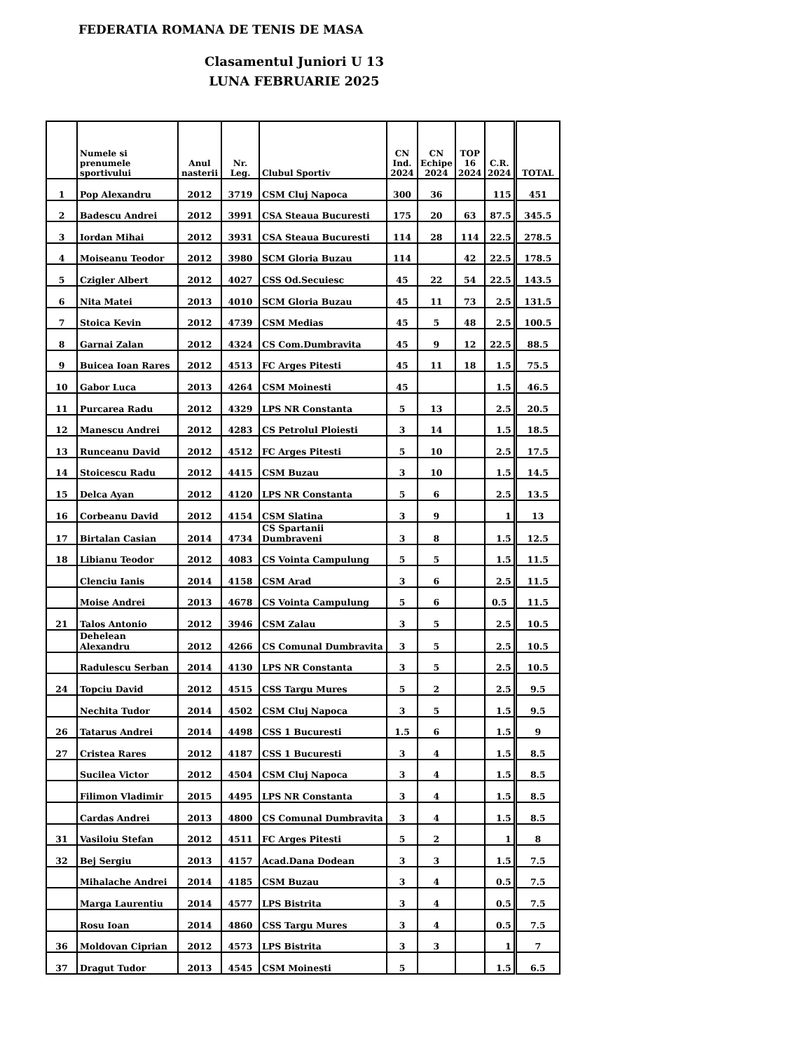FEDERATIA ROMANA DE TENIS DE MASA
Clasamentul Juniori U 13
LUNA FEBRUARIE 2025
| | Numele si prenumele sportivului | Anul nasterii | Nr. Leg. | Clubul Sportiv | CN Ind. 2024 | CN Echipe 2024 | TOP 16 2024 | C.R. 2024 | TOTAL |
| --- | --- | --- | --- | --- | --- | --- | --- | --- | --- |
| 1 | Pop Alexandru | 2012 | 3719 | CSM Cluj Napoca | 300 | 36 | | 115 | 451 |
| 2 | Badescu Andrei | 2012 | 3991 | CSA Steaua Bucuresti | 175 | 20 | 63 | 87.5 | 345.5 |
| 3 | Iordan Mihai | 2012 | 3931 | CSA Steaua Bucuresti | 114 | 28 | 114 | 22.5 | 278.5 |
| 4 | Moiseanu Teodor | 2012 | 3980 | SCM Gloria Buzau | 114 | | 42 | 22.5 | 178.5 |
| 5 | Czigler Albert | 2012 | 4027 | CSS Od.Secuiesc | 45 | 22 | 54 | 22.5 | 143.5 |
| 6 | Nita Matei | 2013 | 4010 | SCM Gloria Buzau | 45 | 11 | 73 | 2.5 | 131.5 |
| 7 | Stoica Kevin | 2012 | 4739 | CSM Medias | 45 | 5 | 48 | 2.5 | 100.5 |
| 8 | Garnai Zalan | 2012 | 4324 | CS Com.Dumbravita | 45 | 9 | 12 | 22.5 | 88.5 |
| 9 | Buicea Ioan Rares | 2012 | 4513 | FC Arges Pitesti | 45 | 11 | 18 | 1.5 | 75.5 |
| 10 | Gabor Luca | 2013 | 4264 | CSM Moinesti | 45 | | | 1.5 | 46.5 |
| 11 | Purcarea Radu | 2012 | 4329 | LPS NR Constanta | 5 | 13 | | 2.5 | 20.5 |
| 12 | Manescu Andrei | 2012 | 4283 | CS Petrolul Ploiesti | 3 | 14 | | 1.5 | 18.5 |
| 13 | Runceanu David | 2012 | 4512 | FC Arges Pitesti | 5 | 10 | | 2.5 | 17.5 |
| 14 | Stoicescu Radu | 2012 | 4415 | CSM Buzau | 3 | 10 | | 1.5 | 14.5 |
| 15 | Delca Ayan | 2012 | 4120 | LPS NR Constanta | 5 | 6 | | 2.5 | 13.5 |
| 16 | Corbeanu David | 2012 | 4154 | CSM Slatina | 3 | 9 | | 1 | 13 |
| 17 | Birtalan Casian | 2014 | 4734 | CS Spartanii Dumbraveni | 3 | 8 | | 1.5 | 12.5 |
| 18 | Libianu Teodor | 2012 | 4083 | CS Vointa Campulung | 5 | 5 | | 1.5 | 11.5 |
| | Clenciu Ianis | 2014 | 4158 | CSM Arad | 3 | 6 | | 2.5 | 11.5 |
| | Moise Andrei | 2013 | 4678 | CS Vointa Campulung | 5 | 6 | | 0.5 | 11.5 |
| 21 | Talos Antonio | 2012 | 3946 | CSM Zalau | 3 | 5 | | 2.5 | 10.5 |
| | Dehelean Alexandru | 2012 | 4266 | CS Comunal Dumbravita | 3 | 5 | | 2.5 | 10.5 |
| | Radulescu Serban | 2014 | 4130 | LPS NR Constanta | 3 | 5 | | 2.5 | 10.5 |
| 24 | Topciu David | 2012 | 4515 | CSS Targu Mures | 5 | 2 | | 2.5 | 9.5 |
| | Nechita Tudor | 2014 | 4502 | CSM Cluj Napoca | 3 | 5 | | 1.5 | 9.5 |
| 26 | Tatarus Andrei | 2014 | 4498 | CSS 1 Bucuresti | 1.5 | 6 | | 1.5 | 9 |
| 27 | Cristea Rares | 2012 | 4187 | CSS 1 Bucuresti | 3 | 4 | | 1.5 | 8.5 |
| | Sucilea Victor | 2012 | 4504 | CSM Cluj Napoca | 3 | 4 | | 1.5 | 8.5 |
| | Filimon Vladimir | 2015 | 4495 | LPS NR Constanta | 3 | 4 | | 1.5 | 8.5 |
| | Cardas Andrei | 2013 | 4800 | CS Comunal Dumbravita | 3 | 4 | | 1.5 | 8.5 |
| 31 | Vasiloiu Stefan | 2012 | 4511 | FC Arges Pitesti | 5 | 2 | | 1 | 8 |
| 32 | Bej Sergiu | 2013 | 4157 | Acad.Dana Dodean | 3 | 3 | | 1.5 | 7.5 |
| | Mihalache Andrei | 2014 | 4185 | CSM Buzau | 3 | 4 | | 0.5 | 7.5 |
| | Marga Laurentiu | 2014 | 4577 | LPS Bistrita | 3 | 4 | | 0.5 | 7.5 |
| | Rosu Ioan | 2014 | 4860 | CSS Targu Mures | 3 | 4 | | 0.5 | 7.5 |
| 36 | Moldovan Ciprian | 2012 | 4573 | LPS Bistrita | 3 | 3 | | 1 | 7 |
| 37 | Dragut Tudor | 2013 | 4545 | CSM Moinesti | 5 | | | 1.5 | 6.5 |